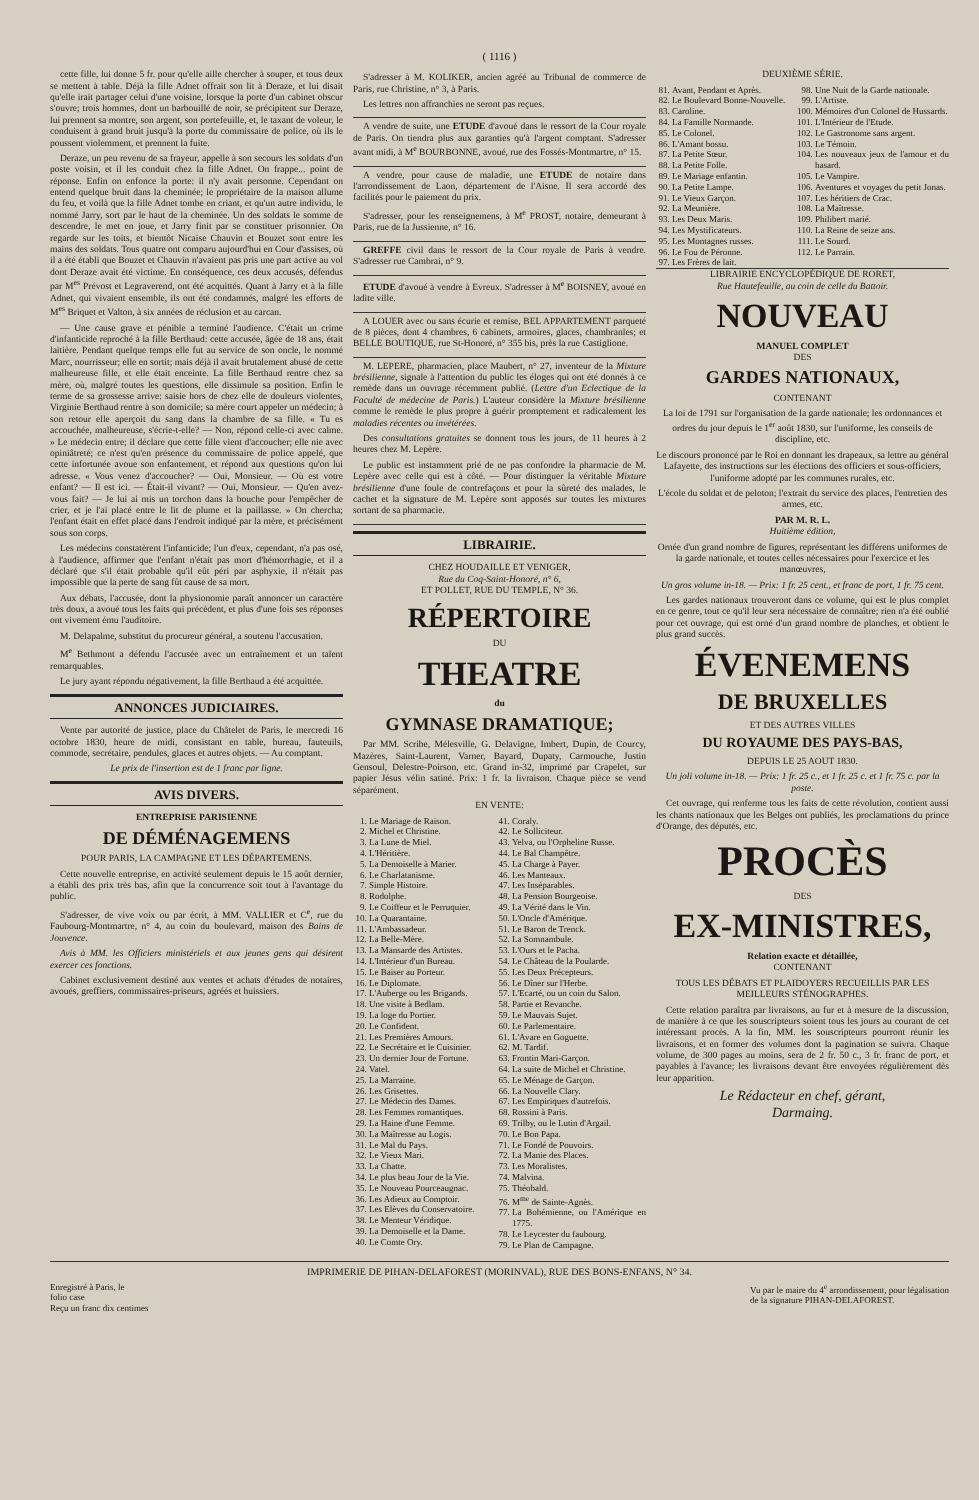( 1116 )
cette fille, lui donne 5 fr. pour qu'elle aille chercher à souper, et tous deux se mettent à table. Déjà la fille Adnet offrait son lit à Deraze, et lui disait qu'elle irait partager celui d'une voisine, lorsque la porte d'un cabinet obscur s'ouvre; trois hommes, dont un barbouillé de noir, se précipitent sur Deraze, lui prennent sa montre, son argent, son portefeuille, et, le taxant de voleur, le conduisent à grand bruit jusqu'à la porte du commissaire de police, où ils le poussent violemment, et prennent la fuite.
Deraze, un peu revenu de sa frayeur, appelle à son secours les soldats d'un poste voisin, et il les conduit chez la fille Adnet. On frappe... point de réponse. Enfin on enfonce la porte: il n'y avait personne. Cependant on entend quelque bruit dans la cheminée; le propriétaire de la maison allume du feu, et voilà que la fille Adnet tombe en criant, et qu'un autre individu, le nommé Jarry, sort par le haut de la cheminée. Un des soldats le somme de descendre, le met en joue, et Jarry finit par se constituer prisonnier. On regarde sur les toits, et bientôt Nicaise Chauvin et Bouzet sont entre les mains des soldats. Tous quatre ont comparu aujourd'hui en Cour d'assises, où il a été établi que Bouzet et Chauvin n'avaient pas pris une part active au vol dont Deraze avait été victime. En conséquence, ces deux accusés, défendus par M<sup>es</sup> Prévost et Legraverend, ont été acquittés. Quant à Jarry et à la fille Adnet, qui vivaient ensemble, ils ont été condamnés, malgré les efforts de M<sup>es</sup> Briquet et Valton, à six années de réclusion et au carcan.
— Une cause grave et pénible a terminé l'audience. C'était un crime d'infanticide reproché à la fille Berthaud: cette accusée, âgée de 18 ans, était laitière. Pendant quelque temps elle fut au service de son oncle, le nommé Marc, nourrisseur; elle en sortit; mais déjà il avait brutalement abusé de cette malheureuse fille, et elle était enceinte. La fille Berthaud rentre chez sa mère, où, malgré toutes les questions, elle dissimule sa position. Enfin le terme de sa grossesse arrive: saisie hors de chez elle de douleurs violentes, Virginie Berthaud rentre à son domicile; sa mère court appeler un médecin; à son retour elle aperçoit du sang dans la chambre de sa fille. « Tu es accouchée, malheureuse, s'écrie-t-elle? — Non, répond celle-ci avec calme. » Le médecin entre; il déclare que cette fille vient d'accoucher; elle nie avec opiniâtreté; ce n'est qu'en présence du commissaire de police appelé, que cette infortunée avoue son enfantement, et répond aux questions qu'on lui adresse. « Vous venez d'accoucher? — Oui, Monsieur. — Où est votre enfant? — Il est ici. — Était-il vivant? — Oui, Monsieur. — Qu'en avez-vous fait? — Je lui ai mis un torchon dans la bouche pour l'empêcher de crier, et je l'ai placé entre le lit de plume et la paillasse. » On chercha; l'enfant était en effet placé dans l'endroit indiqué par la mère, et précisément sous son corps.
Les médecins constatèrent l'infanticide; l'un d'eux, cependant, n'a pas osé, à l'audience, affirmer que l'enfant n'était pas mort d'hémorrhagie, et il a déclaré que s'il était probable qu'il eût péri par asphyxie, il n'était pas impossible que la perte de sang fût cause de sa mort.
Aux débats, l'accusée, dont la physionomie paraît annoncer un caractère très doux, a avoué tous les faits qui précèdent, et plus d'une fois ses réponses ont vivement ému l'auditoire.
M. Delapalme, substitut du procureur général, a soutenu l'accusation.
M<sup>e</sup> Bethmont a défendu l'accusée avec un entraînement et un talent remarquables.
Le jury ayant répondu négativement, la fille Berthaud a été acquittée.
ANNONCES JUDICIAIRES.
Vente par autorité de justice, place du Châtelet de Paris, le mercredi 16 octobre 1830, heure de midi, consistant en table, bureau, fauteuils, commode, secrétaire, pendules, glaces et autres objets. — Au comptant.
Le prix de l'insertion est de 1 franc par ligne.
AVIS DIVERS.
ENTREPRISE PARISIENNE
DE DÉMÉNAGEMENS
POUR PARIS, LA CAMPAGNE ET LES DÉPARTEMENS.
Cette nouvelle entreprise, en activité seulement depuis le 15 août dernier, a établi des prix très bas, afin que la concurrence soit tout à l'avantage du public.
S'adresser, de vive voix ou par écrit, à MM. VALLIER et C<sup>e</sup>, rue du Faubourg-Montmartre, n° 4, au coin du boulevard, maison des Bains de Jouvence.
Avis à MM. les Officiers ministériels et aux jeunes gens qui désirent exercer ces fonctions.
Cabinet exclusivement destiné aux ventes et achats d'études de notaires, avoués, greffiers, commissaires-priseurs, agréés et huissiers.
S'adresser à M. KOLIKER, ancien agréé au Tribunal de commerce de Paris, rue Christine, n° 3, à Paris.
Les lettres non affranchies ne seront pas reçues.
A vendre de suite, une ETUDE d'avoué dans le ressort de la Cour royale de Paris. On tiendra plus aux garanties qu'à l'argent comptant. S'adresser avant midi, à M<sup>e</sup> BOURBONNE, avoué, rue des Fossés-Montmartre, n° 15.
A vendre, pour cause de maladie, une ETUDE de notaire dans l'arrondissement de Laon, département de l'Aisne. Il sera accordé des facilités pour le paiement du prix.
S'adresser, pour les renseignemens, à M<sup>e</sup> PROST, notaire, demeurant à Paris, rue de la Jussienne, n° 16.
GREFFE civil dans le ressort de la Cour royale de Paris à vendre. S'adresser rue Cambrai, n° 9.
ETUDE d'avoué à vendre à Evreux. S'adresser à M<sup>e</sup> BOISNEY, avoué en ladite ville.
A LOUER avec ou sans écurie et remise, BEL APPARTEMENT parqueté de 8 pièces, dont 4 chambres, 6 cabinets, armoires, glaces, chambranles; et BELLE BOUTIQUE, rue St-Honoré, n° 355 bis, près la rue Castiglione.
M. LEPERE, pharmacien, place Maubert, n° 27, inventeur de la Mixture brésilienne, signale à l'attention du public les éloges qui ont été donnés à ce remède dans un ouvrage récemment publié. (Lettre d'un Eclectique de la Faculté de médecine de Paris.) L'auteur considère la Mixture brésilienne comme le remède le plus propre à guérir promptement et radicalement les maladies récentes ou invétérées.
Des consultations gratuites se donnent tous les jours, de 11 heures à 2 heures chez M. Lepère.
Le public est instamment prié de ne pas confondre la pharmacie de M. Lepère avec celle qui est à côté. — Pour distinguer la véritable Mixture brésilienne d'une foule de contrefaçons et pour la sûreté des malades, le cachet et la signature de M. Lepère sont apposés sur toutes les mixtures sortant de sa pharmacie.
LIBRAIRIE.
CHEZ HOUDAILLE ET VENIGER,
Rue du Coq-Saint-Honoré, n° 6,
ET POLLET, RUE DU TEMPLE, N° 36.
RÉPERTOIRE
DU
THEATRE
du
GYMNASE DRAMATIQUE;
Par MM. Scribe, Mélesville, G. Delavigne, Imbert, Dupin, de Courcy, Mazères, Saint-Laurent, Varner, Bayard, Dupaty, Carmouche, Justin Gensoul, Delestre-Poirson, etc. Grand in-32, imprimé par Crapelet, sur papier Jésus vélin satiné. Prix: 1 fr. la livraison. Chaque pièce se vend séparément.
EN VENTE:
1. Le Mariage de Raison.
2. Michel et Christine.
3. La Lune de Miel.
4. L'Héritière.
5. La Demoiselle à Marier.
6. Le Charlatanisme.
7. Simple Histoire.
8. Rodolphe.
9. Le Coiffeur et le Perruquier.
10. La Quarantaine.
11. L'Ambassadeur.
12. La Belle-Mère.
13. La Mansarde des Artistes.
14. L'Intérieur d'un Bureau.
15. Le Baiser au Porteur.
16. Le Diplomate.
17. L'Auberge ou les Brigands.
18. Une visite à Bedlam.
19. La loge du Portier.
20. Le Confident.
21. Les Premières Amours.
22. Le Secrétaire et le Cuisinier.
23. Un dernier Jour de Fortune.
24. Vatel.
25. La Marraine.
26. Les Grisettes.
27. Le Médecin des Dames.
28. Les Femmes romantiques.
29. La Haine d'une Femme.
30. La Maîtresse au Logis.
31. Le Mal du Pays.
32. Le Vieux Mari.
33. La Chatte.
34. Le plus beau Jour de la Vie.
35. Le Nouveau Pourceaugnac.
36. Les Adieux au Comptoir.
37. Les Elèves du Conservatoire.
38. Le Menteur Véridique.
39. La Demoiselle et la Dame.
40. Le Comte Ory.
41. Coraly.
42. Le Solliciteur.
43. Yelva, ou l'Orpheline Russe.
44. Le Bal Champêtre.
45. La Charge à Payer.
46. Les Manteaux.
47. Les Inséparables.
48. La Pension Bourgeoise.
49. La Vérité dans le Vin.
50. L'Oncle d'Amérique.
51. Le Baron de Trenck.
52. La Somnambule.
53. L'Ours et le Pacha.
54. Le Château de la Poularde.
55. Les Deux Précepteurs.
56. Le Dîner sur l'Herbe.
57. L'Ecarté, ou un coin du Salon.
58. Partie et Revanche.
59. Le Mauvais Sujet.
60. Le Parlementaire.
61. L'Avare en Goguette.
62. M. Tardif.
63. Frontin Mari-Garçon.
64. La suite de Michel et Christine.
65. Le Ménage de Garçon.
66. La Nouvelle Clary.
67. Les Empiriques d'autrefois.
68. Rossini à Paris.
69. Trilby, ou le Lutin d'Argail.
70. Le Bon Papa.
71. Le Fondé de Pouvoirs.
72. La Manie des Places.
73. Les Moralistes.
74. Malvina.
75. Théobald.
76. M<sup>me</sup> de Sainte-Agnès.
77. La Bohémienne, ou l'Amérique en 1775.
78. Le Leycester du faubourg.
79. Le Plan de Campagne.
DEUXIÈME SÉRIE.
81. Avant, Pendant et Après.
82. Le Boulevard Bonne-Nouvelle.
83. Caroline.
84. La Famille Normande.
85. Le Colonel.
86. L'Amant bossu.
87. La Petite Sœur.
88. La Petite Folle.
89. Le Mariage enfantin.
90. La Petite Lampe.
91. Le Vieux Garçon.
92. La Meunière.
93. Les Deux Maris.
94. Les Mystificateurs.
95. Les Montagnes russes.
96. Le Fou de Péronne.
97. Les Frères de lait.
98. Une Nuit de la Garde nationale.
99. L'Artiste.
100. Mémoires d'un Colonel de Hussards.
101. L'Intérieur de l'Etude.
102. Le Gastronome sans argent.
103. Le Témoin.
104. Les nouveaux jeux de l'amour et du hasard.
105. Le Vampire.
106. Aventures et voyages du petit Jonas.
107. Les héritiers de Crac.
108. La Maîtresse.
109. Philibert marié.
110. La Reine de seize ans.
111. Le Sourd.
112. Le Parrain.
LIBRAIRIE ENCYCLOPÉDIQUE DE RORET,
Rue Hautefeuille, au coin de celle du Battoir.
NOUVEAU
MANUEL COMPLET
DES
GARDES NATIONAUX,
CONTENANT
La loi de 1791 sur l'organisation de la garde nationale; les ordonnances et ordres du jour depuis le 1<sup>er</sup> août 1830, sur l'uniforme, les conseils de discipline, etc.
Le discours prononcé par le Roi en donnant les drapeaux, sa lettre au général Lafayette, des instructions sur les élections des officiers et sous-officiers, l'uniforme adopté par les communes rurales, etc.
L'école du soldat et de peloton; l'extrait du service des places, l'entretien des armes, etc.
PAR M. R. L.
Huitième édition,
Ornée d'un grand nombre de figures, représentant les différens uniformes de la garde nationale, et toutes celles nécessaires pour l'exercice et les manœuvres,
Un gros volume in-18. — Prix: 1 fr. 25 cent., et franc de port, 1 fr. 75 cent.
Les gardes nationaux trouveront dans ce volume, qui est le plus complet en ce genre, tout ce qu'il leur sera nécessaire de connaître; rien n'a été oublié pour cet ouvrage, qui est orné d'un grand nombre de planches, et obtient le plus grand succès.
ÉVENEMENS
DE BRUXELLES
ET DES AUTRES VILLES
DU ROYAUME DES PAYS-BAS,
DEPUIS LE 25 AOUT 1830.
Un joli volume in-18. — Prix: 1 fr. 25 c., et 1 fr. 25 c. et 1 fr. 75 c. par la poste.
Cet ouvrage, qui renferme tous les faits de cette révolution, contient aussi les chants nationaux que les Belges ont publiés, les proclamations du prince d'Orange, des députés, etc.
PROCÈS
DES
EX-MINISTRES,
Relation exacte et détaillée,
CONTENANT
TOUS LES DÉBATS ET PLAIDOYERS RECUEILLIS PAR LES MEILLEURS STÉNOGRAPHES.
Cette relation paraîtra par livraisons, au fur et à mesure de la discussion, de manière à ce que les souscripteurs soient tous les jours au courant de cet intéressant procès. A la fin, MM. les souscripteurs pourront réunir les livraisons, et en former des volumes dont la pagination se suivra. Chaque volume, de 300 pages au moins, sera de 2 fr. 50 c., 3 fr. franc de port, et payables à l'avance; les livraisons devant être envoyées régulièrement dès leur apparition.
Le Rédacteur en chef, gérant,
Darmaing.
IMPRIMERIE DE PIHAN-DELAFOREST (MORINVAL), RUE DES BONS-ENFANS, N° 34.
Enregistré à Paris, le
folio case
Reçu un franc dix centimes
Vu par le maire du 4<sup>e</sup> arrondissement, pour légalisation
de la signature PIHAN-DELAFOREST.